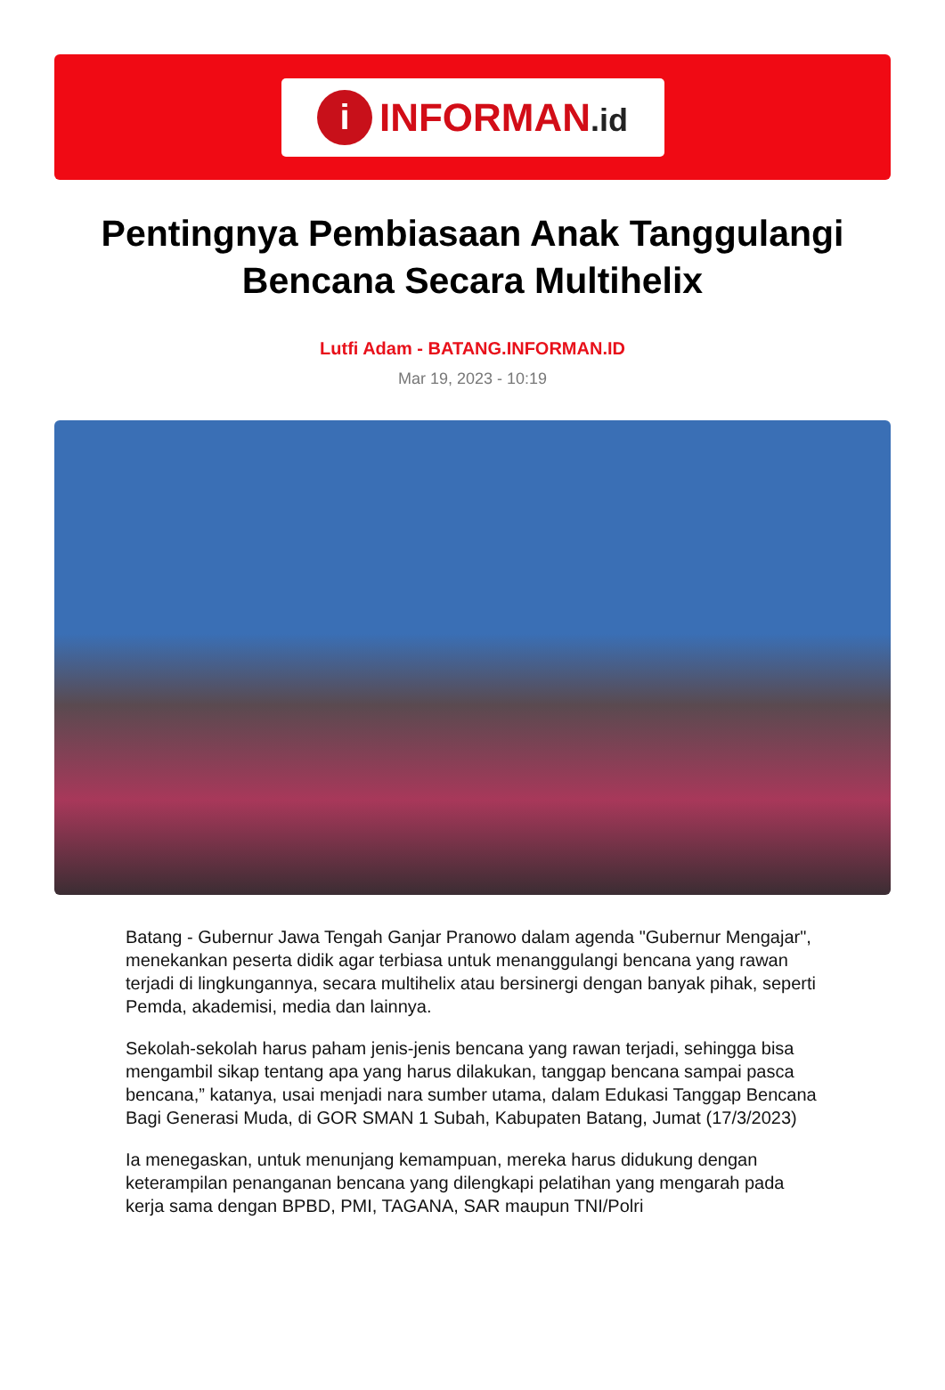i
INFORMAN.id
Pentingnya Pembiasaan Anak Tanggulangi Bencana Secara Multihelix
Lutfi Adam - BATANG.INFORMAN.ID
Mar 19, 2023 - 10:19
Batang - Gubernur Jawa Tengah Ganjar Pranowo dalam agenda "Gubernur Mengajar", menekankan peserta didik agar terbiasa untuk menanggulangi bencana yang rawan terjadi di lingkungannya, secara multihelix atau bersinergi dengan banyak pihak, seperti Pemda, akademisi, media dan lainnya.
Sekolah-sekolah harus paham jenis-jenis bencana yang rawan terjadi, sehingga bisa mengambil sikap tentang apa yang harus dilakukan, tanggap bencana sampai pasca bencana,” katanya, usai menjadi nara sumber utama, dalam Edukasi Tanggap Bencana Bagi Generasi Muda, di GOR SMAN 1 Subah, Kabupaten Batang, Jumat (17/3/2023)
Ia menegaskan, untuk menunjang kemampuan, mereka harus didukung dengan keterampilan penanganan bencana yang dilengkapi pelatihan yang mengarah pada kerja sama dengan BPBD, PMI, TAGANA, SAR maupun TNI/Polri